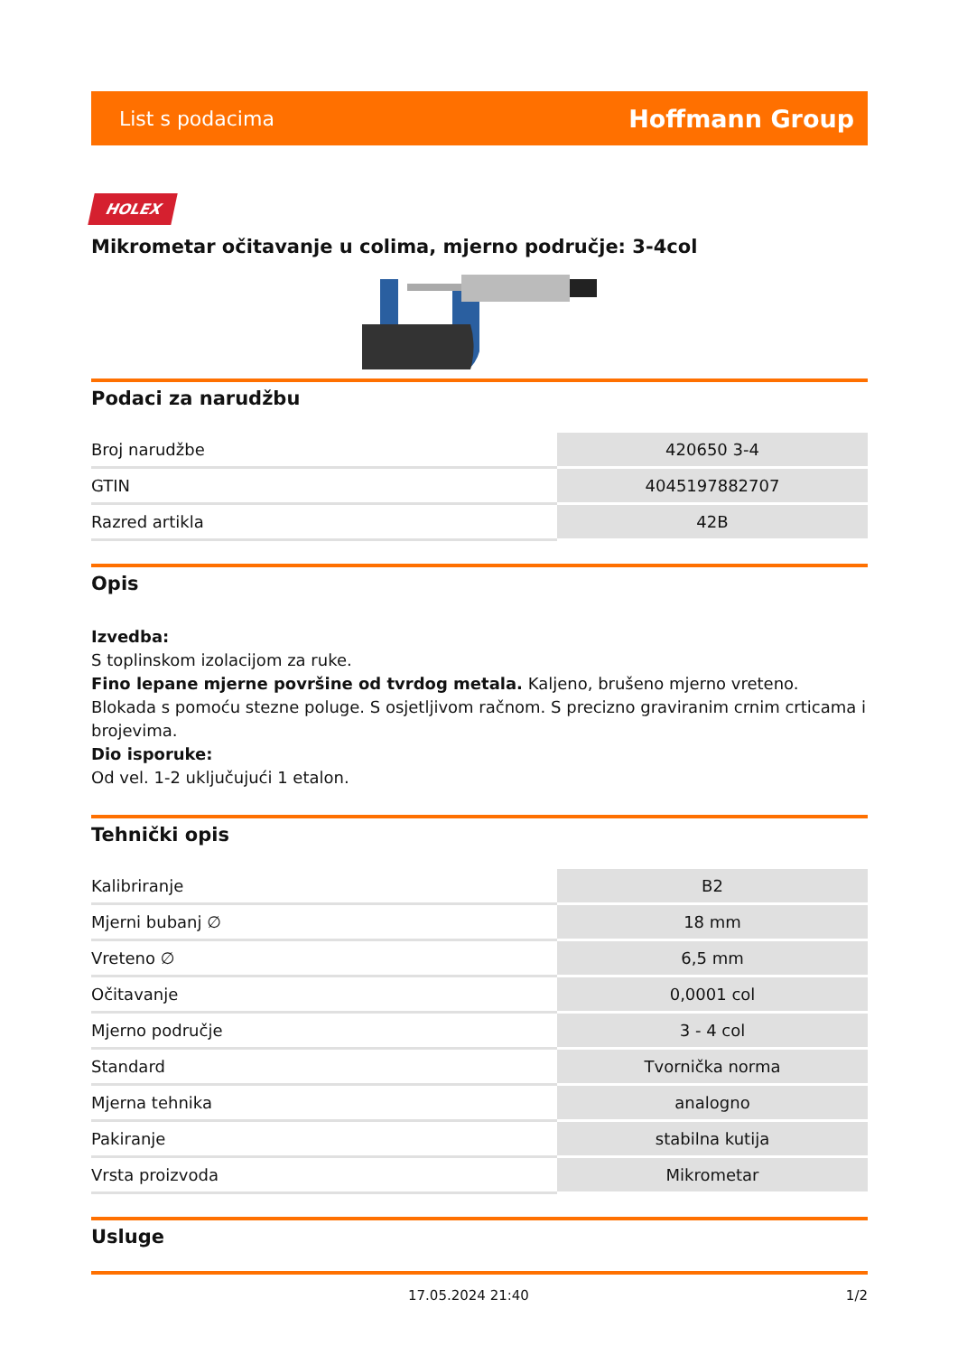List s podacima Hoffmann Group
HOLEX
Mikrometar očitavanje u colima, mjerno područje: 3-4col
Podaci za narudžbu
| Broj narudžbe | 420650 3-4 |
| GTIN | 4045197882707 |
| Razred artikla | 42B |
Opis
Izvedba:
S toplinskom izolacijom za ruke.
Fino lepane mjerne površine od tvrdog metala. Kaljeno, brušeno mjerno vreteno. Blokada s pomoću stezne poluge. S osjetljivom račnom. S precizno graviranim crnim crticama i brojevima.
Dio isporuke:
Od vel. 1-2 uključujući 1 etalon.
Tehnički opis
| Kalibriranje | B2 |
| Mjerni bubanj ∅ | 18 mm |
| Vreteno ∅ | 6,5 mm |
| Očitavanje | 0,0001 col |
| Mjerno područje | 3 - 4 col |
| Standard | Tvornička norma |
| Mjerna tehnika | analogno |
| Pakiranje | stabilna kutija |
| Vrsta proizvoda | Mikrometar |
Usluge
17.05.2024 21:40 1/2